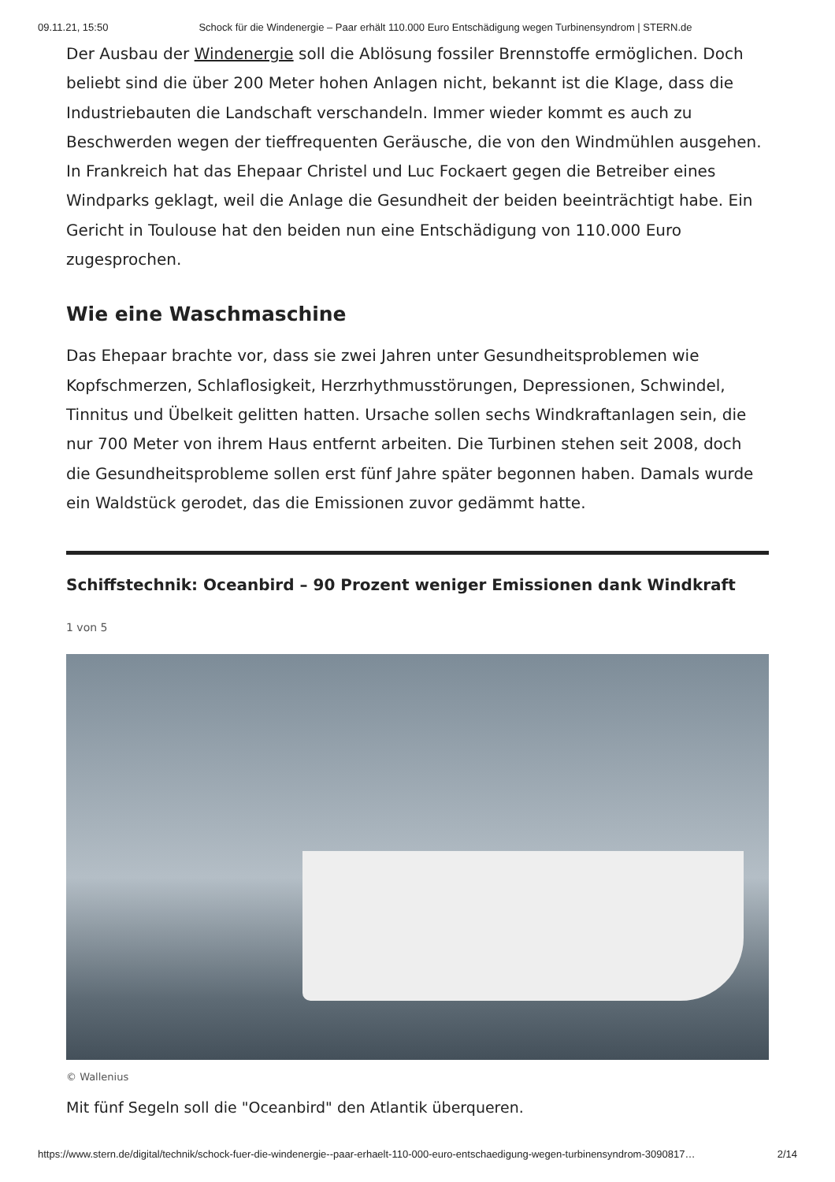09.11.21, 15:50 Schock für die Windenergie – Paar erhält 110.000 Euro Entschädigung wegen Turbinensyndrom | STERN.de
Der Ausbau der Windenergie soll die Ablösung fossiler Brennstoffe ermöglichen. Doch beliebt sind die über 200 Meter hohen Anlagen nicht, bekannt ist die Klage, dass die Industriebauten die Landschaft verschandeln. Immer wieder kommt es auch zu Beschwerden wegen der tieffrequenten Geräusche, die von den Windmühlen ausgehen. In Frankreich hat das Ehepaar Christel und Luc Fockaert gegen die Betreiber eines Windparks geklagt, weil die Anlage die Gesundheit der beiden beeinträchtigt habe. Ein Gericht in Toulouse hat den beiden nun eine Entschädigung von 110.000 Euro zugesprochen.
Wie eine Waschmaschine
Das Ehepaar brachte vor, dass sie zwei Jahren unter Gesundheitsproblemen wie Kopfschmerzen, Schlaflosigkeit, Herzrhythmusstörungen, Depressionen, Schwindel, Tinnitus und Übelkeit gelitten hatten. Ursache sollen sechs Windkraftanlagen sein, die nur 700 Meter von ihrem Haus entfernt arbeiten. Die Turbinen stehen seit 2008, doch die Gesundheitsprobleme sollen erst fünf Jahre später begonnen haben. Damals wurde ein Waldstück gerodet, das die Emissionen zuvor gedämmt hatte.
Schiffstechnik: Oceanbird – 90 Prozent weniger Emissionen dank Windkraft
1 von 5
© Wallenius
Mit fünf Segeln soll die "Oceanbird" den Atlantik überqueren.
https://www.stern.de/digital/technik/schock-fuer-die-windenergie--paar-erhaelt-110-000-euro-entschaedigung-wegen-turbinensyndrom-3090817… 2/14